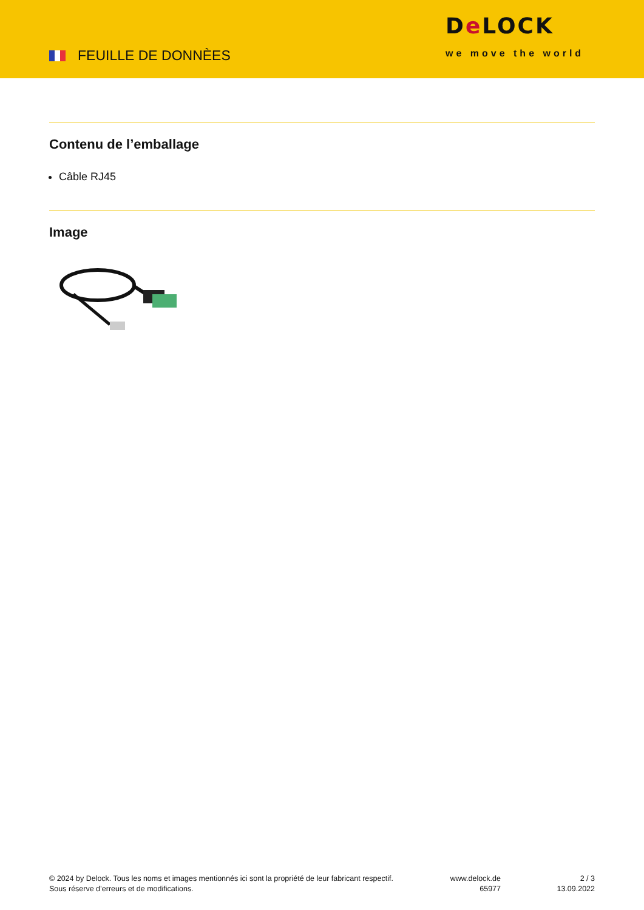FEUILLE DE DONNÈES
De LOCK
we move the world
Contenu de l’emballage
Câble RJ45
Image
© 2024 by Delock. Tous les noms et images mentionnés ici sont la propriété de leur fabricant respectif.
Sous réserve d’erreurs et de modifications.
www.delock.de
65977
2 / 3
13.09.2022